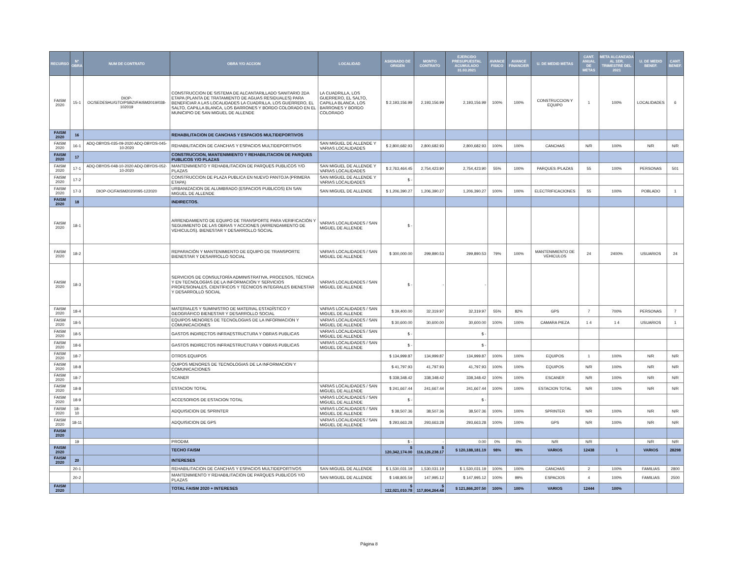| RECURSO | N° OBRA | NUM DE CONTRATO | OBRA Y/O ACCION | LOCALIDAD | ASIGNADO DE ORIGEN | MONTO CONTRATO | EJERCIDO PRESUPUESTAL ACUMULADO 31.03.2021 | AVANCE FISICO | AVANCE FINANCIER | U. DE MEDID METAS | CANT. ANUAL DE METAS | META ALCANZADA AL 1ER. TRIMESTRE DEL 2021 | U. DE MEDID BENEF. | CANT. BENEF. |
| --- | --- | --- | --- | --- | --- | --- | --- | --- | --- | --- | --- | --- | --- | --- |
| FAISM 2020 | 15-1 | DIOP-OC/SEDESHU/GTO/PSBZI/FAISM2019/038-102019 | CONSTRUCCION DE SISTEMA DE ALCANTARILLADO SANITARIO 2DA ETAPA (PLANTA DE TRATAMIENTO DE AGUAS RESIDUALES) PARA BENEFICIAR A LAS LOCALIDADES LA CUADRILLA, LOS GUERRERO, EL SALTO, CAPILLA BLANCA, LOS BARRONES Y BORDO COLORADO EN EL MUNICIPIO DE SAN MIGUEL DE ALLENDE | LA CUADRILLA, LOS GUERRERO, EL SALTO, CAPILLA BLANCA, LOS BARRONES Y BORDO COLORADO | $ 2,193,156.99 | 2,193,156.99 | 2,193,156.99 | 100% | 100% | CONSTRUCCION Y EQUIPO | 1 | 100% | LOCALIDADES | 6 |
| FAISM 2020 | 16 | | REHABILITACION DE CANCHAS Y ESPACIOS MULTIDEPORTIVOS | | | | | | | | | | | |
| FAISM 2020 | 16-1 | ADQ-DBYDS-035-09-2020 ADQ-DBYDS-045-10-2020 | REHABILITACION DE CANCHAS Y ESPACIOS MULTIDEPORTIVOS | SAN MIGUEL DE ALLENDE Y VARIAS LOCALIDADES | $ 2,800,682.93 | 2,800,682.93 | 2,800,682.93 | 100% | 100% | CANCHAS | N/R | 100% | N/R | N/R |
| FAISM 2020 | 17 | | CONSTRUCCION, MANTENIMIENTO Y REHABILITACION DE PARQUES PUBLICOS Y/O PLAZAS | | | | | | | | | | | |
| FAISM 2020 | 17-1 | ADQ-DBYDS-048-10-2020 ADQ-DBYDS-052-10-2020 | MANTENIMIENTO Y REHABILITACION DE PARQUES PUBLICOS Y/O PLAZAS | SAN MIGUEL DE ALLENDE Y VARIAS LOCALIDADES | $ 2,763,464.45 | 2,754,423.90 | 2,754,423.90 | 55% | 100% | PARQUES /PLAZAS | 55 | 100% | PERSONAS | 501 |
| FAISM 2020 | 17-2 | | CONSTRUCCION DE PLAZA PUBLICA EN NUEVO PANTOJA (PRIMERA ETAPA) | SAN MIGUEL DE ALLENDE Y VARIAS LOCALIDADES | $ - | | | | | | | | | |
| FAISM 2020 | 17-3 | DIOP-OC/FAISM2020/095-122020 | URBANIZACION DE ALUMBRADO (ESPACIOS PUBLICOS) EN SAN MIGUEL DE ALLENDE | SAN MIGUEL DE ALLENDE | $ 1,206,390.27 | 1,206,390.27 | 1,206,390.27 | 100% | 100% | ELECTRIFICACIONES | 55 | 100% | POBLADO | 1 |
| FAISM 2020 | 18 | | INDIRECTOS. | | | | | | | | | | | |
| FAISM 2020 | 18-1 | | ARRENDAMIENTO DE EQUIPO DE TRANSPORTE PARA VERIFICACIÓN Y SEGUIMIENTO DE LAS OBRAS Y ACCIONES (ARRENDAMIENTO DE VEHICULOS). BIENESTAR Y DESARROLLO SOCIAL | VARIAS LOCALIDADES / SAN MIGUEL DE ALLENDE | $ - | | | | | | | | | |
| FAISM 2020 | 18-2 | | REPARACIÓN Y MANTENIMIENTO DE EQUIPO DE TRANSPORTE BIENESTAR Y DESARROLLO SOCIAL | VARIAS LOCALIDADES / SAN MIGUEL DE ALLENDE | $ 300,000.00 | 299,890.53 | 299,890.53 | 79% | 100% | MANTENIMIENTO DE VEHICULOS | 24 | 2400% | USUARIOS | 24 |
| FAISM 2020 | 18-3 | | SERVICIOS DE CONSULTORÍA ADMINISTRATIVA, PROCESOS, TÉCNICA Y EN TECNOLOGÍAS DE LA INFORMACIÓN Y SERVICIOS PROFESIONALES, CIENTÍFICOS Y TÉCNICOS INTEGRALES BIENESTAR Y DESARROLLO SOCIAL | VARIAS LOCALIDADES / SAN MIGUEL DE ALLENDE | $ - | - | - | | | | | | | |
| FAISM 2020 | 18-4 | | MATERIALES Y SUMINISTRO DE MATERIAL ESTADÍSTICO Y GEOGRÁFICO BIENESTAR Y DESARROLLO SOCIAL | VARIAS LOCALIDADES / SAN MIGUEL DE ALLENDE | $ 39,400.00 | 32,319.97 | 32,319.97 | 55% | 82% | GPS | 7 | 700% | PERSONAS | 7 |
| FAISM 2020 | 18-5 | | EQUIPOS MENORES DE TECNOLOGIAS DE LA INFORMACION Y COMUNICACIONES | VARIAS LOCALIDADES / SAN MIGUEL DE ALLENDE | $ 30,600.00 | 30,600.00 | 30,600.00 | 100% | 100% | CAMARA PIEZA | 1 4 | 1 4 | USUARIOS | 1 |
| FAISM 2020 | 18-5 | | GASTOS INDIRECTOS INFRAESTRUCTURA Y OBRAS PUBLICAS | VARIAS LOCALIDADES / SAN MIGUEL DE ALLENDE | $ - | | $ - | | | | | | | |
| FAISM 2020 | 18-6 | | GASTOS INDIRECTOS INFRAESTRUCTURA Y OBRAS PUBLICAS | VARIAS LOCALIDADES / SAN MIGUEL DE ALLENDE | $ - | | $ - | | | | | | | |
| FAISM 2020 | 18-7 | | OTROS EQUIPOS | | $ 134,999.87 | 134,999.87 | 134,999.87 | 100% | 100% | EQUIPOS | 1 | 100% | N/R | N/R |
| FAISM 2020 | 18-8 | | QUIPOS MENORES DE TECNOLOGIAS DE LA INFORMACION Y COMUNICACIONES | | $ 41,797.93 | 41,797.93 | 41,797.93 | 100% | 100% | EQUIPOS | N/R | 100% | N/R | N/R |
| FAISM 2020 | 18-7 | | SCANER | | $ 338,348.42 | 338,348.42 | 338,348.42 | 100% | 100% | ESCANER | N/R | 100% | N/R | N/R |
| FAISM 2020 | 18-8 | | ESTACION TOTAL | VARIAS LOCALIDADES / SAN MIGUEL DE ALLENDE | $ 241,667.44 | 241,667.44 | 241,667.44 | 100% | 100% | ESTACION TOTAL | N/R | 100% | N/R | N/R |
| FAISM 2020 | 18-9 | | ACCESORIOS DE ESTACION TOTAL | VARIAS LOCALIDADES / SAN MIGUEL DE ALLENDE | $ - | | $ - | | | | | | | |
| FAISM 2020 | 18-10 | | ADQUISICION DE SPRINTER | VARIAS LOCALIDADES / SAN MIGUEL DE ALLENDE | $ 38,507.36 | 38,507.36 | 38,507.36 | 100% | 100% | SPRINTER | N/R | 100% | N/R | N/R |
| FAISM 2020 | 18-11 | | ADQUISICION DE GPS | VARIAS LOCALIDADES / SAN MIGUEL DE ALLENDE | $ 293,663.28 | 293,663.28 | 293,663.28 | 100% | 100% | GPS | N/R | 100% | N/R | N/R |
| FAISM 2020 | | | | | | | | | | | | | | |
| | 19 | | PRODIM. | | $ - | - | 0.00 | 0% | 0% | N/R | N/R | | N/R | N/R |
| FAISM 2020 | | | TECHO FAISM | | $ 120,342,174.00 | $ 116,126,238.17 | $ 120,188,181.19 | 98% | 98% | VARIOS | 12438 | 1 | VARIOS | 28298 |
| FAISM 2020 | 20 | | INTERESES | | | | | | | | | | | |
| | 20-1 | | REHABILITACION DE CANCHAS Y ESPACIOS MULTIDEPORTIVOS | SAN MIGUEL DE ALLENDE | $ 1,530,031.19 | 1,530,031.19 | $ 1,530,031.19 | 100% | 100% | CANCHAS | 2 | 100% | FAMILIAS | 2800 |
| | 20-2 | | MANTENIMIENTO Y REHABILITACION DE PARQUES PUBLICOS Y/O PLAZAS | SAN MIGUEL DE ALLENDE | $ 148,805.59 | 147,995.12 | $ 147,995.12 | 100% | 99% | ESPACIOS | 4 | 100% | FAMILIAS | 2500 |
| FAISM 2020 | | | TOTAL FAISM 2020 + INTERESES | | $ 122,021,010.78 | $ 117,804,264.48 | $ 121,866,207.50 | 100% | 100% | VARIOS | 12444 | 100% | | |
Página 8